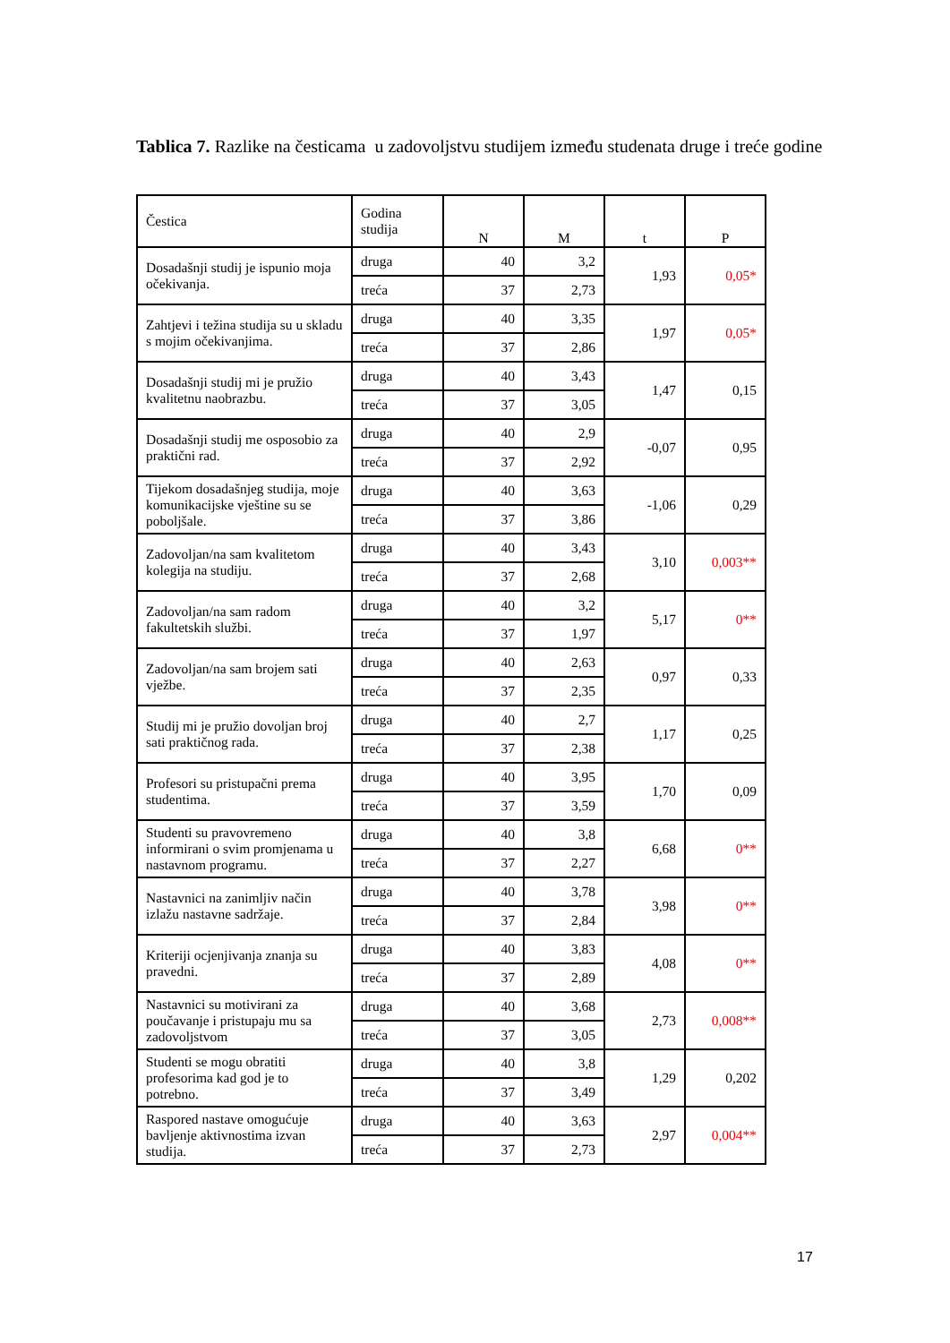Tablica 7. Razlike na česticama u zadovoljstvu studijem između studenata druge i treće godine
| Čestica | Godina studija | N | M | t | P |
| --- | --- | --- | --- | --- | --- |
| Dosadašnji studij je ispunio moja očekivanja. | druga | 40 | 3,2 | 1,93 | 0,05* |
| | treća | 37 | 2,73 | | |
| Zahtjevi i težina studija su u skladu s mojim očekivanjima. | druga | 40 | 3,35 | 1,97 | 0,05* |
| | treća | 37 | 2,86 | | |
| Dosadašnji studij mi je pružio kvalitetnu naobrazbu. | druga | 40 | 3,43 | 1,47 | 0,15 |
| | treća | 37 | 3,05 | | |
| Dosadašnji studij me osposobio za praktični rad. | druga | 40 | 2,9 | -0,07 | 0,95 |
| | treća | 37 | 2,92 | | |
| Tijekom dosadašnjeg studija, moje komunikacijske vještine su se poboljšale. | druga | 40 | 3,63 | -1,06 | 0,29 |
| | treća | 37 | 3,86 | | |
| Zadovoljan/na sam kvalitetom kolegija na studiju. | druga | 40 | 3,43 | 3,10 | 0,003** |
| | treća | 37 | 2,68 | | |
| Zadovoljan/na sam radom fakultetskih službi. | druga | 40 | 3,2 | 5,17 | 0** |
| | treća | 37 | 1,97 | | |
| Zadovoljan/na sam brojem sati vježbe. | druga | 40 | 2,63 | 0,97 | 0,33 |
| | treća | 37 | 2,35 | | |
| Studij mi je pružio dovoljan broj sati praktičnog rada. | druga | 40 | 2,7 | 1,17 | 0,25 |
| | treća | 37 | 2,38 | | |
| Profesori su pristupačni prema studentima. | druga | 40 | 3,95 | 1,70 | 0,09 |
| | treća | 37 | 3,59 | | |
| Studenti su pravovremeno informirani o svim promjenama u nastavnom programu. | druga | 40 | 3,8 | 6,68 | 0** |
| | treća | 37 | 2,27 | | |
| Nastavnici na zanimljiv način izlažu nastavne sadržaje. | druga | 40 | 3,78 | 3,98 | 0** |
| | treća | 37 | 2,84 | | |
| Kriteriji ocjenjivanja znanja su pravedni. | druga | 40 | 3,83 | 4,08 | 0** |
| | treća | 37 | 2,89 | | |
| Nastavnici su motivirani za poučavanje i pristupaju mu sa zadovoljstvom | druga | 40 | 3,68 | 2,73 | 0,008** |
| | treća | 37 | 3,05 | | |
| Studenti se mogu obratiti profesorima kad god je to potrebno. | druga | 40 | 3,8 | 1,29 | 0,202 |
| | treća | 37 | 3,49 | | |
| Raspored nastave omogućuje bavljenje aktivnostima izvan studija. | druga | 40 | 3,63 | 2,97 | 0,004** |
| | treća | 37 | 2,73 | | |
17